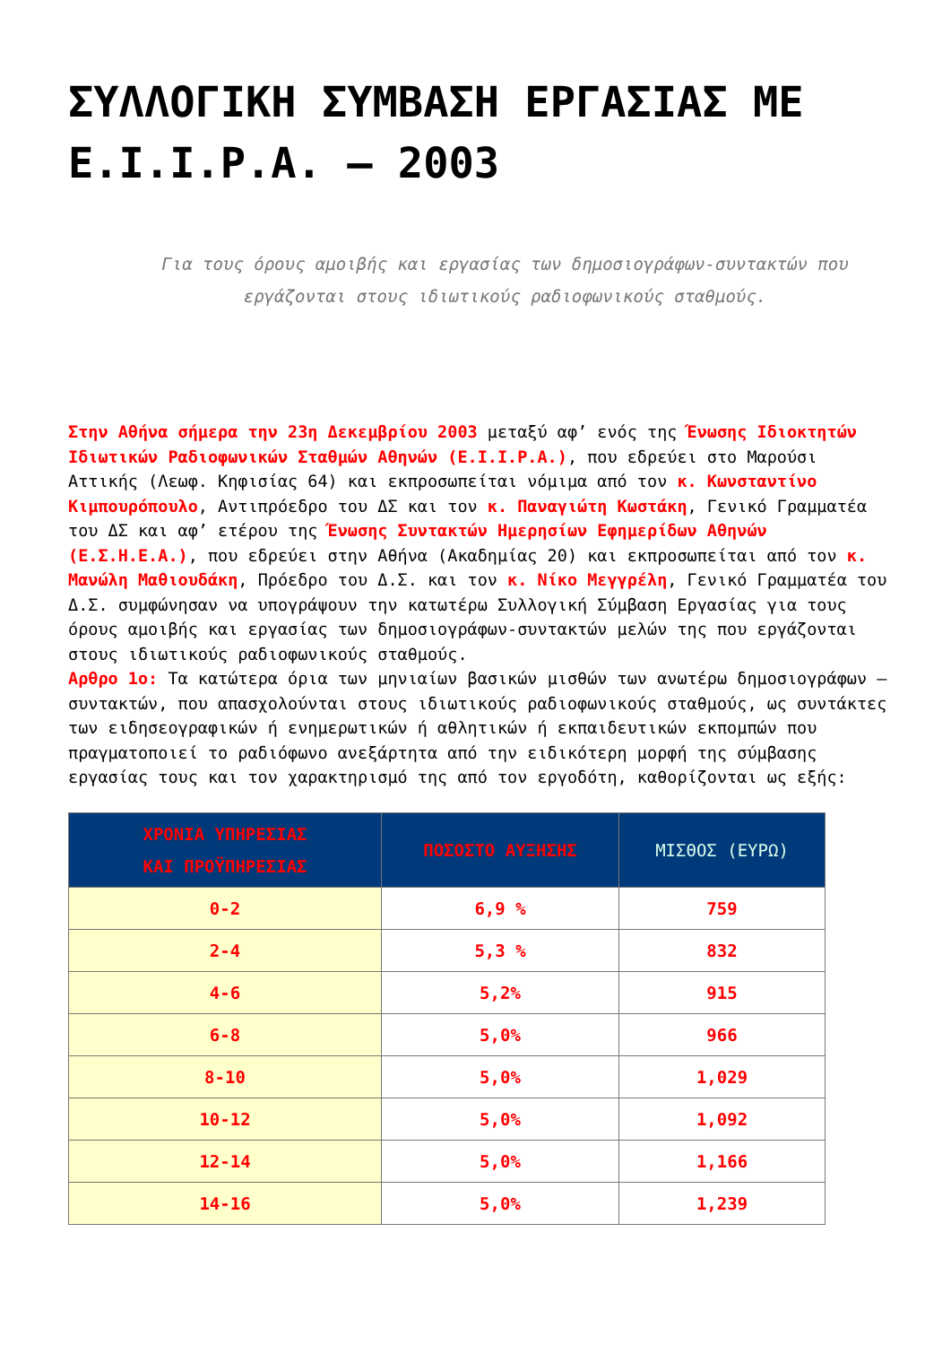ΣΥΛΛΟΓΙΚΗ ΣΥΜΒΑΣΗ ΕΡΓΑΣΙΑΣ ΜΕ Ε.Ι.Ι.Ρ.Α. – 2003
Για τους όρους αμοιβής και εργασίας των δημοσιογράφων-συντακτών που εργάζονται στους ιδιωτικούς ραδιοφωνικούς σταθμούς.
Στην Αθήνα σήμερα την 23η Δεκεμβρίου 2003 μεταξύ αφ’ ενός της Ένωσης Ιδιοκτητών Ιδιωτικών Ραδιοφωνικών Σταθμών Αθηνών (Ε.Ι.Ι.Ρ.Α.), που εδρεύει στο Μαρούσι Αττικής (Λεωφ. Κηφισίας 64) και εκπροσωπείται νόμιμα από τον κ. Κωνσταντίνο Κιμπουρόπουλο, Αντιπρόεδρο του ΔΣ και τον κ. Παναγιώτη Κωστάκη, Γενικό Γραμματέα του ΔΣ και αφ’ ετέρου της Ένωσης Συντακτών Ημερησίων Εφημερίδων Αθηνών (Ε.Σ.Η.Ε.Α.), που εδρεύει στην Αθήνα (Ακαδημίας 20) και εκπροσωπείται από τον κ. Μανώλη Μαθιουδάκη, Πρόεδρο του Δ.Σ. και τον κ. Νίκο Μεγγρέλη, Γενικό Γραμματέα του Δ.Σ. συμφώνησαν να υπογράψουν την κατωτέρω Συλλογική Σύμβαση Εργασίας για τους όρους αμοιβής και εργασίας των δημοσιογράφων-συντακτών μελών της που εργάζονται στους ιδιωτικούς ραδιοφωνικούς σταθμούς.
Αρθρο 1ο: Τα κατώτερα όρια των μηνιαίων βασικών μισθών των ανωτέρω δημοσιογράφων – συντακτών, που απασχολούνται στους ιδιωτικούς ραδιοφωνικούς σταθμούς, ως συντάκτες των ειδησεογραφικών ή ενημερωτικών ή αθλητικών ή εκπαιδευτικών εκπομπών που πραγματοποιεί το ραδιόφωνο ανεξάρτητα από την ειδικότερη μορφή της σύμβασης εργασίας τους και τον χαρακτηρισμό της από τον εργοδότη, καθορίζονται ως εξής:
| ΧΡΟΝΙΑ ΥΠΗΡΕΣΙΑΣ ΚΑΙ ΠΡΟΫΠΗΡΕΣΙΑΣ | ΠΟΣΟΣΤΟ ΑΥΞΗΣΗΣ | ΜΙΣΘΟΣ (ΕΥΡΩ) |
| --- | --- | --- |
| 0-2 | 6,9 % | 759 |
| 2-4 | 5,3 % | 832 |
| 4-6 | 5,2% | 915 |
| 6-8 | 5,0% | 966 |
| 8-10 | 5,0% | 1,029 |
| 10-12 | 5,0% | 1,092 |
| 12-14 | 5,0% | 1,166 |
| 14-16 | 5,0% | 1,239 |